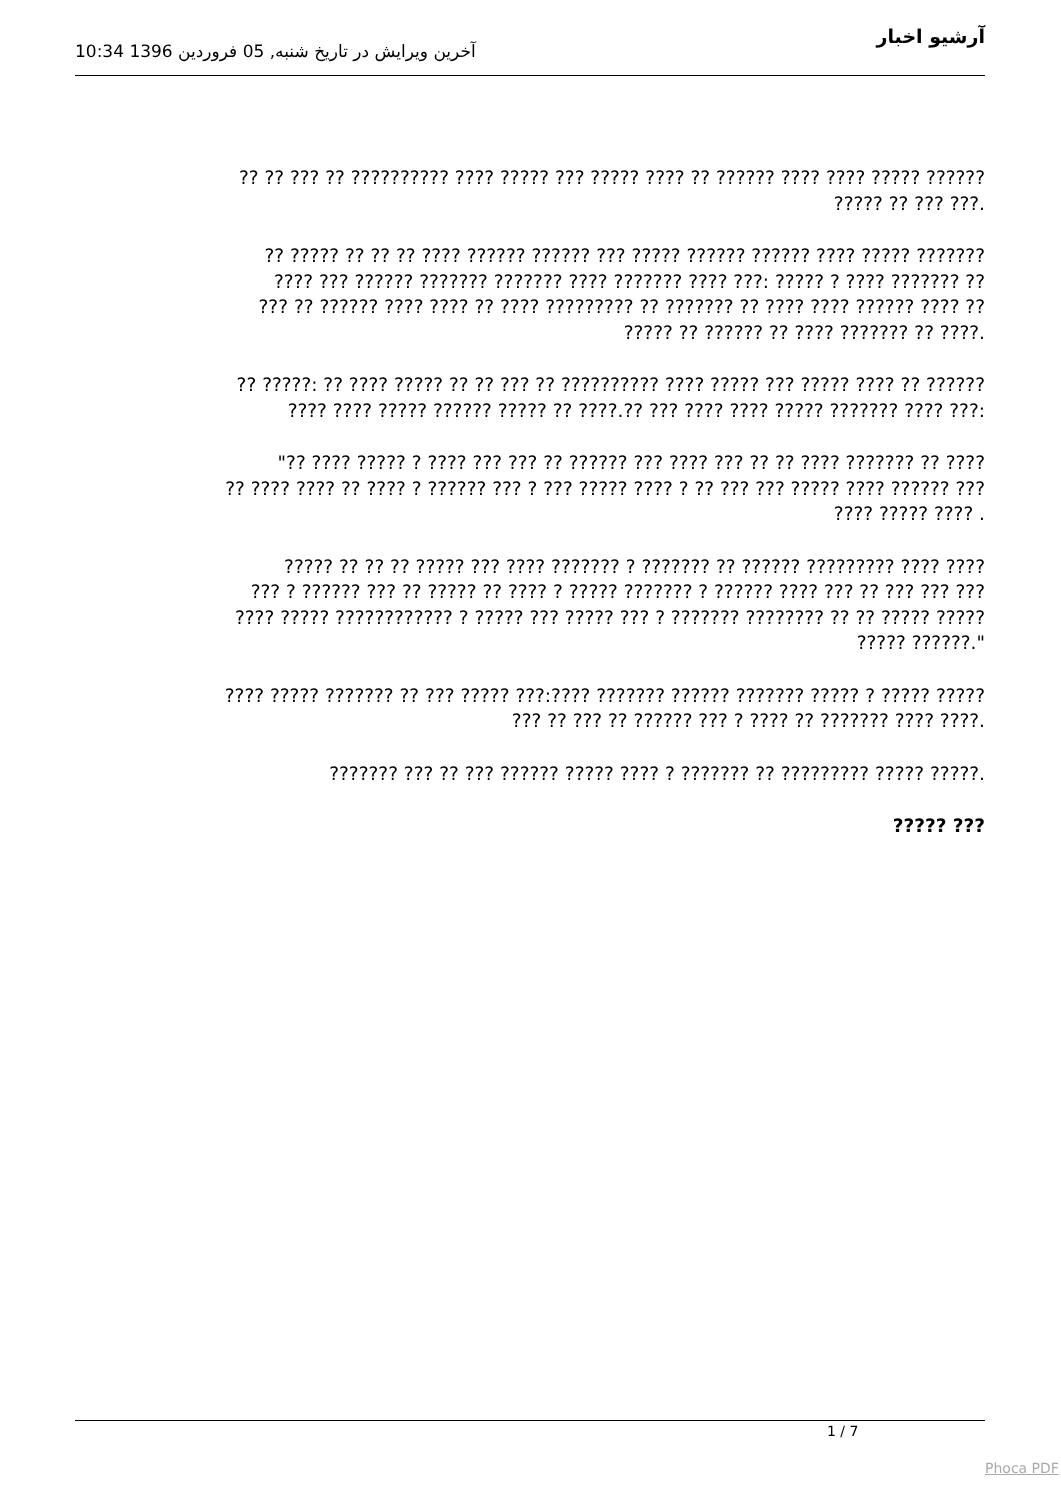آرشیو اخبار
آخرین ویرایش در تاریخ شنبه, 05 فروردین 1396 10:34
?? ?? ??? ?? ?????????? ???? ????? ??? ????? ???? ?? ?????? ???? ???? ????? ??????
????? ?? ??? ???.
?? ????? ?? ?? ?? ???? ?????? ?????? ??? ????? ?????? ?????? ???? ????? ???????
???? ??? ?????? ??????? ??????? ???? ??????? ???? ???: ????? ? ???? ??????? ??
??? ?? ?????? ???? ???? ?? ???? ????????? ?? ??????? ?? ???? ???? ?????? ???? ??
????? ?? ?????? ?? ???? ??????? ?? ????.
?? ?????: ?? ???? ????? ?? ?? ??? ?? ?????????? ???? ????? ??? ????? ???? ?? ??????
???? ???? ????? ?????? ????? ?? ????.?? ??? ???? ???? ????? ??????? ???? ???:
"?? ???? ????? ? ???? ??? ??? ?? ?????? ??? ???? ??? ?? ?? ???? ??????? ?? ????
?? ???? ???? ?? ???? ? ?????? ??? ? ??? ????? ???? ? ?? ??? ??? ????? ???? ?????? ???
???? ????? ???? .
????? ?? ?? ?? ????? ??? ???? ??????? ? ??????? ?? ?????? ????????? ???? ????
??? ? ?????? ??? ?? ????? ?? ???? ? ????? ??????? ? ?????? ???? ??? ?? ??? ??? ???
???? ????? ???????????? ? ????? ??? ????? ??? ? ??????? ???????? ?? ?? ????? ?????
????? ??????."
???? ????? ??????? ?? ??? ????? ???:???? ??????? ?????? ??????? ????? ? ????? ?????
??? ?? ??? ?? ?????? ??? ? ???? ?? ??????? ???? ????.
??????? ??? ?? ??? ?????? ????? ???? ? ??????? ?? ????????? ????? ?????.
????? ???
1 / 7
Phoca PDF